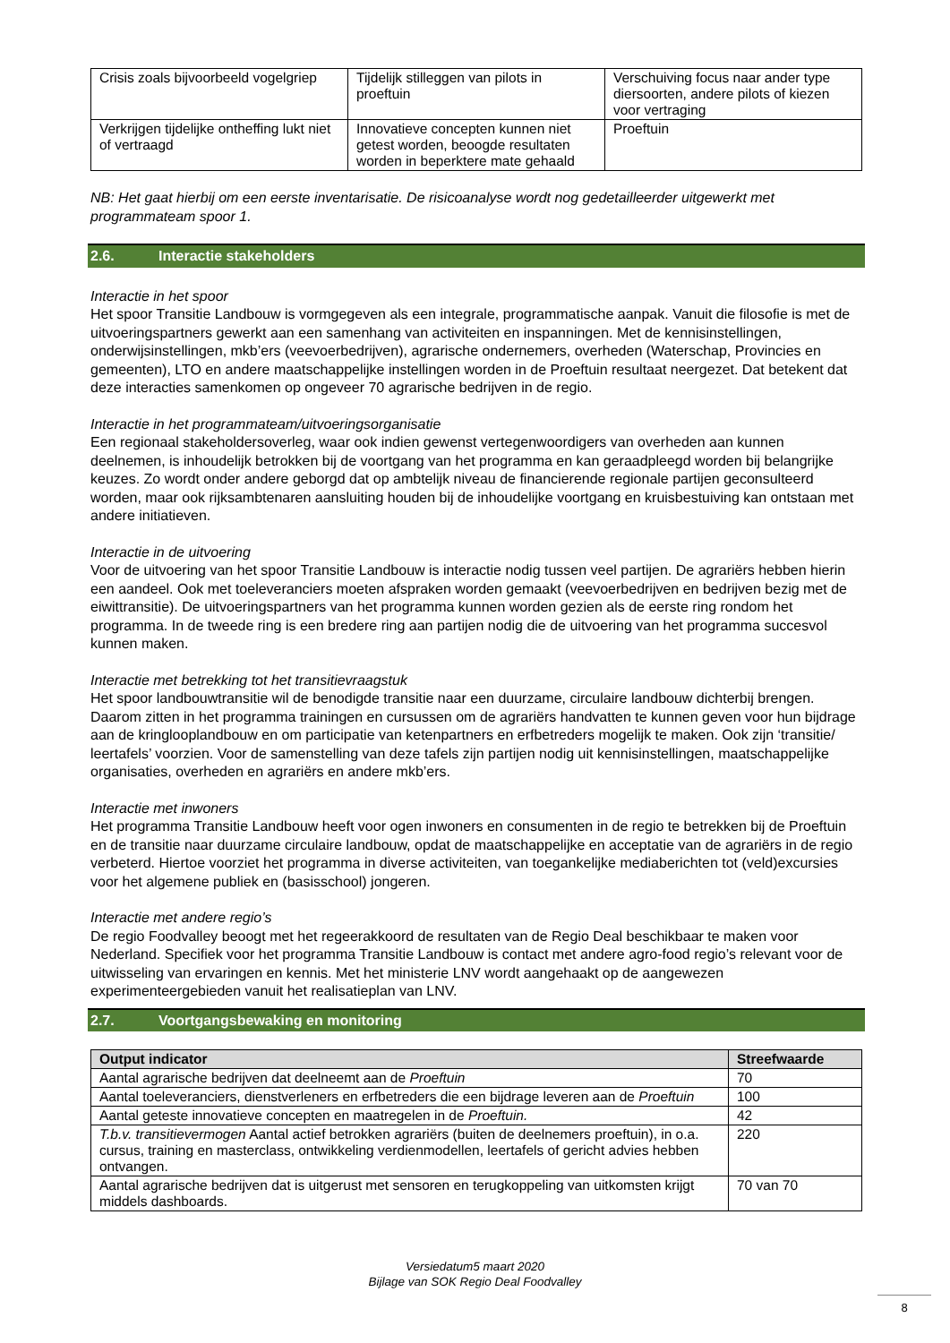| Crisis zoals bijvoorbeeld vogelgriep | Tijdelijk stilleggen van pilots in proeftuin | Verschuiving focus naar ander type diersoorten, andere pilots of kiezen voor vertraging |
| Verkrijgen tijdelijke ontheffing lukt niet of vertraagd | Innovatieve concepten kunnen niet getest worden, beoogde resultaten worden in beperktere mate gehaald | Proeftuin |
NB: Het gaat hierbij om een eerste inventarisatie. De risicoanalyse wordt nog gedetailleerder uitgewerkt met programmateam spoor 1.
2.6. Interactie stakeholders
Interactie in het spoor
Het spoor Transitie Landbouw is vormgegeven als een integrale, programmatische aanpak. Vanuit die filosofie is met de uitvoeringspartners gewerkt aan een samenhang van activiteiten en inspanningen. Met de kennisinstellingen, onderwijsinstellingen, mkb’ers (veevoerbedrijven), agrarische ondernemers, overheden (Waterschap, Provincies en gemeenten), LTO en andere maatschappelijke instellingen worden in de Proeftuin resultaat neergezet. Dat betekent dat deze interacties samenkomen op ongeveer 70 agrarische bedrijven in de regio.
Interactie in het programmateam/uitvoeringsorganisatie
Een regionaal stakeholdersoverleg, waar ook indien gewenst vertegenwoordigers van overheden aan kunnen deelnemen, is inhoudelijk betrokken bij de voortgang van het programma en kan geraadpleegd worden bij belangrijke keuzes. Zo wordt onder andere geborgd dat op ambtelijk niveau de financierende regionale partijen geconsulteerd worden, maar ook rijksambtenaren aansluiting houden bij de inhoudelijke voortgang en kruisbestuiving kan ontstaan met andere initiatieven.
Interactie in de uitvoering
Voor de uitvoering van het spoor Transitie Landbouw is interactie nodig tussen veel partijen. De agrariërs hebben hierin een aandeel. Ook met toeleveranciers moeten afspraken worden gemaakt (veevoerbedrijven en bedrijven bezig met de eiwittransitie). De uitvoeringspartners van het programma kunnen worden gezien als de eerste ring rondom het programma. In de tweede ring is een bredere ring aan partijen nodig die de uitvoering van het programma succesvol kunnen maken.
Interactie met betrekking tot het transitievraagstuk
Het spoor landbouwtransitie wil de benodigde transitie naar een duurzame, circulaire landbouw dichterbij brengen. Daarom zitten in het programma trainingen en cursussen om de agrariërs handvatten te kunnen geven voor hun bijdrage aan de kringlooplandbouw en om participatie van ketenpartners en erfbetreders mogelijk te maken. Ook zijn ‘transitie/ leertafels’ voorzien. Voor de samenstelling van deze tafels zijn partijen nodig uit kennisinstellingen, maatschappelijke organisaties, overheden en agrariërs en andere mkb’ers.
Interactie met inwoners
Het programma Transitie Landbouw heeft voor ogen inwoners en consumenten in de regio te betrekken bij de Proeftuin en de transitie naar duurzame circulaire landbouw, opdat de maatschappelijke en acceptatie van de agrariërs in de regio verbeterd. Hiertoe voorziet het programma in diverse activiteiten, van toegankelijke mediaberichten tot (veld)excursies voor het algemene publiek en (basisschool) jongeren.
Interactie met andere regio’s
De regio Foodvalley beoogt met het regeerakkoord de resultaten van de Regio Deal beschikbaar te maken voor Nederland. Specifiek voor het programma Transitie Landbouw is contact met andere agro-food regio’s relevant voor de uitwisseling van ervaringen en kennis. Met het ministerie LNV wordt aangehaakt op de aangewezen experimenteergebieden vanuit het realisatieplan van LNV.
2.7. Voortgangsbewaking en monitoring
| Output indicator | Streefwaarde |
| --- | --- |
| Aantal agrarische bedrijven dat deelneemt aan de Proeftuin | 70 |
| Aantal toeleveranciers, dienstverleners en erfbetreders die een bijdrage leveren aan de Proeftuin | 100 |
| Aantal geteste innovatieve concepten en maatregelen in de Proeftuin. | 42 |
| T.b.v. transitievermogen Aantal actief betrokken agrariërs (buiten de deelnemers proeftuin), in o.a. cursus, training en masterclass, ontwikkeling verdienmodellen, leertafels of gericht advies hebben ontvangen. | 220 |
| Aantal agrarische bedrijven dat is uitgerust met sensoren en terugkoppeling van uitkomsten krijgt middels dashboards. | 70 van 70 |
Versiedatum5 maart 2020
Bijlage van SOK Regio Deal Foodvalley
8